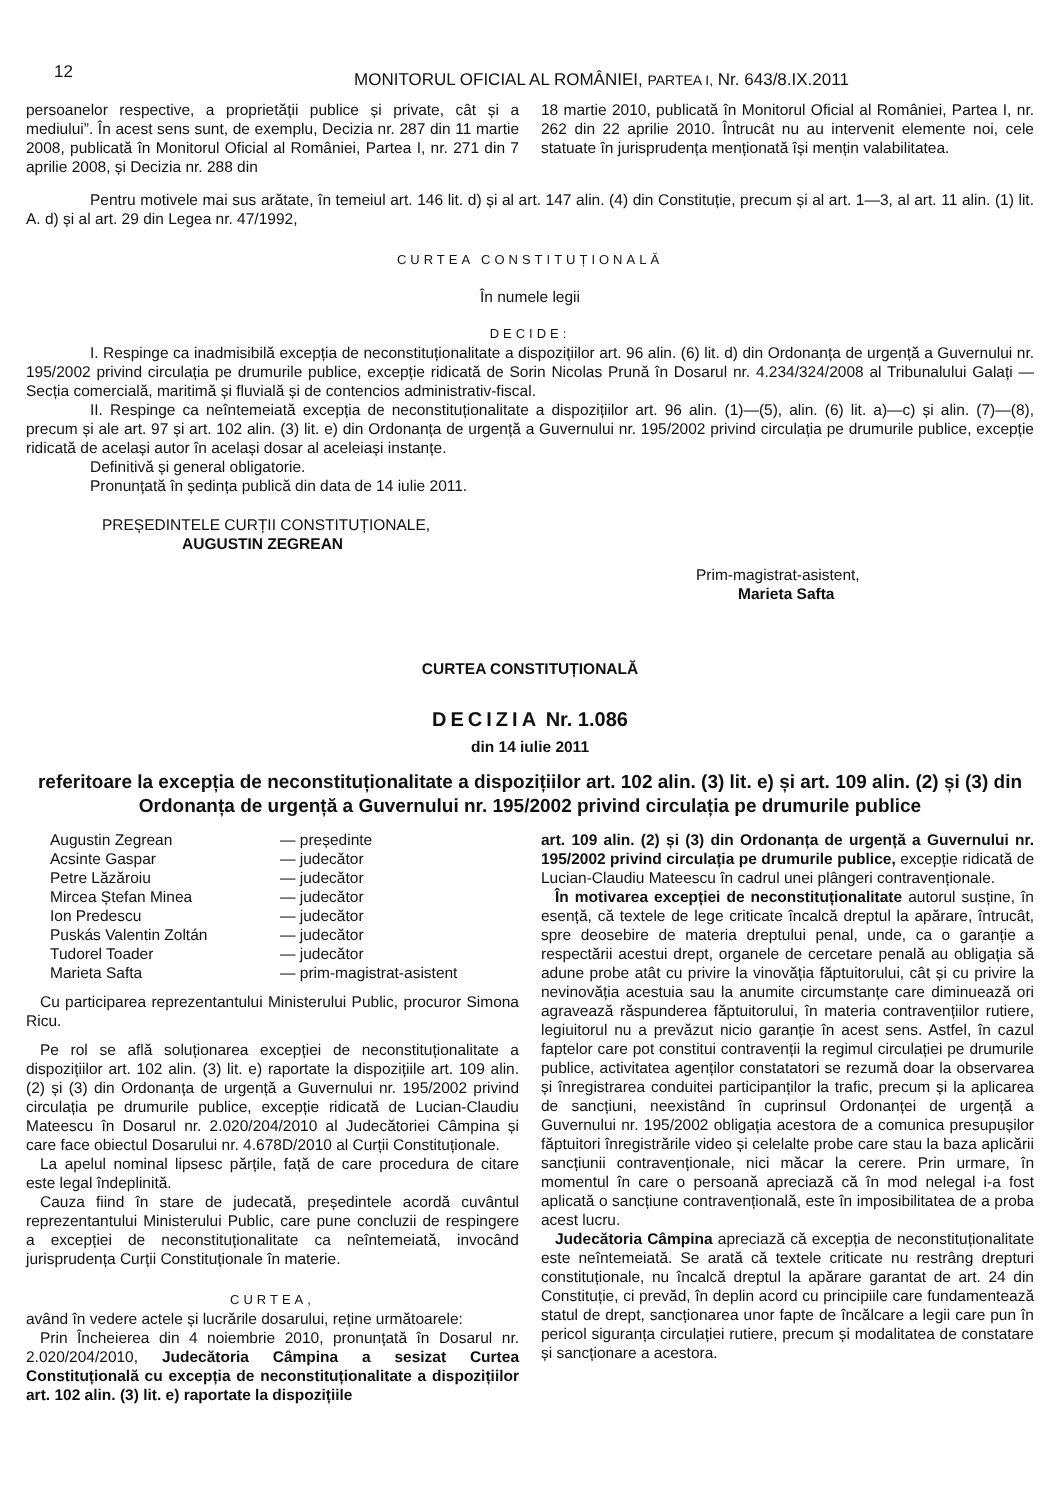12
MONITORUL OFICIAL AL ROMÂNIEI, PARTEA I, Nr. 643/8.IX.2011
persoanelor respective, a proprietății publice și private, cât și a mediului”. În acest sens sunt, de exemplu, Decizia nr. 287 din 11 martie 2008, publicată în Monitorul Oficial al României, Partea I, nr. 271 din 7 aprilie 2008, și Decizia nr. 288 din
18 martie 2010, publicată în Monitorul Oficial al României, Partea I, nr. 262 din 22 aprilie 2010. Întrucât nu au intervenit elemente noi, cele statuate în jurisprudența menționată își mențin valabilitatea.
Pentru motivele mai sus arătate, în temeiul art. 146 lit. d) și al art. 147 alin. (4) din Constituție, precum și al art. 1—3, al art. 11 alin. (1) lit. A. d) și al art. 29 din Legea nr. 47/1992,
CURTEA CONSTITUȚIONALĂ
În numele legii
DECIDE:
I. Respinge ca inadmisibilă excepția de neconstituționalitate a dispozițiilor art. 96 alin. (6) lit. d) din Ordonanța de urgență a Guvernului nr. 195/2002 privind circulația pe drumurile publice, excepție ridicată de Sorin Nicolas Prună în Dosarul nr. 4.234/324/2008 al Tribunalului Galați — Secția comercială, maritimă și fluvială și de contencios administrativ-fiscal.
II. Respinge ca neîntemeiată excepția de neconstituționalitate a dispozițiilor art. 96 alin. (1)—(5), alin. (6) lit. a)—c) și alin. (7)—(8), precum și ale art. 97 și art. 102 alin. (3) lit. e) din Ordonanța de urgență a Guvernului nr. 195/2002 privind circulația pe drumurile publice, excepție ridicată de același autor în același dosar al aceleiași instanțe.
Definitivă și general obligatorie.
Pronunțată în ședința publică din data de 14 iulie 2011.
PREȘEDINTELE CURȚII CONSTITUȚIONALE,
AUGUSTIN ZEGREAN
Prim-magistrat-asistent,
Marieta Safta
CURTEA CONSTITUȚIONALĂ
DECIZIA Nr. 1.086
din 14 iulie 2011
referitoare la excepția de neconstituționalitate a dispozițiilor art. 102 alin. (3) lit. e) și art. 109 alin. (2) și (3) din Ordonanța de urgență a Guvernului nr. 195/2002 privind circulația pe drumurile publice
| Augustin Zegrean | — președinte |
| Acsinte Gaspar | — judecător |
| Petre Lăzăroiu | — judecător |
| Mircea Ștefan Minea | — judecător |
| Ion Predescu | — judecător |
| Puskás Valentin Zoltán | — judecător |
| Tudorel Toader | — judecător |
| Marieta Safta | — prim-magistrat-asistent |
Cu participarea reprezentantului Ministerului Public, procuror Simona Ricu.
Pe rol se află soluționarea excepției de neconstituționalitate a dispozițiilor art. 102 alin. (3) lit. e) raportate la dispozițiile art. 109 alin. (2) și (3) din Ordonanța de urgență a Guvernului nr. 195/2002 privind circulația pe drumurile publice, excepție ridicată de Lucian-Claudiu Mateescu în Dosarul nr. 2.020/204/2010 al Judecătoriei Câmpina și care face obiectul Dosarului nr. 4.678D/2010 al Curții Constituționale.
La apelul nominal lipsesc părțile, față de care procedura de citare este legal îndeplinită.
Cauza fiind în stare de judecată, președintele acordă cuvântul reprezentantului Ministerului Public, care pune concluzii de respingere a excepției de neconstituționalitate ca neîntemeiată, invocând jurisprudența Curții Constituționale în materie.
CURTEA,
având în vedere actele și lucrările dosarului, reține următoarele:
Prin Încheierea din 4 noiembrie 2010, pronunțată în Dosarul nr. 2.020/204/2010, Judecătoria Câmpina a sesizat Curtea Constituțională cu excepția de neconstituționalitate a dispozițiilor art. 102 alin. (3) lit. e) raportate la dispozițiile
art. 109 alin. (2) și (3) din Ordonanța de urgență a Guvernului nr. 195/2002 privind circulația pe drumurile publice, excepție ridicată de Lucian-Claudiu Mateescu în cadrul unei plângeri contravenționale.
În motivarea excepției de neconstituționalitate autorul susține, în esență, că textele de lege criticate încalcă dreptul la apărare, întrucât, spre deosebire de materia dreptului penal, unde, ca o garanție a respectării acestui drept, organele de cercetare penală au obligația să adune probe atât cu privire la vinovăția făptuitorului, cât și cu privire la nevinovăția acestuia sau la anumite circumstanțe care diminuează ori agravează răspunderea făptuitorului, în materia contravențiilor rutiere, legiuitorul nu a prevăzut nicio garanție în acest sens. Astfel, în cazul faptelor care pot constitui contravenții la regimul circulației pe drumurile publice, activitatea agenților constatatori se rezumă doar la observarea și înregistrarea conduitei participanților la trafic, precum și la aplicarea de sancțiuni, neexistând în cuprinsul Ordonanței de urgență a Guvernului nr. 195/2002 obligația acestora de a comunica presupușilor făptuitori înregistrările video și celelalte probe care stau la baza aplicării sancțiunii contravenționale, nici măcar la cerere. Prin urmare, în momentul în care o persoană apreciază că în mod nelegal i-a fost aplicată o sancțiune contravențională, este în imposibilitatea de a proba acest lucru.
Judecătoria Câmpina apreciază că excepția de neconstituționalitate este neîntemeiată. Se arată că textele criticate nu restrâng drepturi constituționale, nu încalcă dreptul la apărare garantat de art. 24 din Constituție, ci prevăd, în deplin acord cu principiile care fundamentează statul de drept, sancționarea unor fapte de încălcare a legii care pun în pericol siguranța circulației rutiere, precum și modalitatea de constatare și sancționare a acestora.